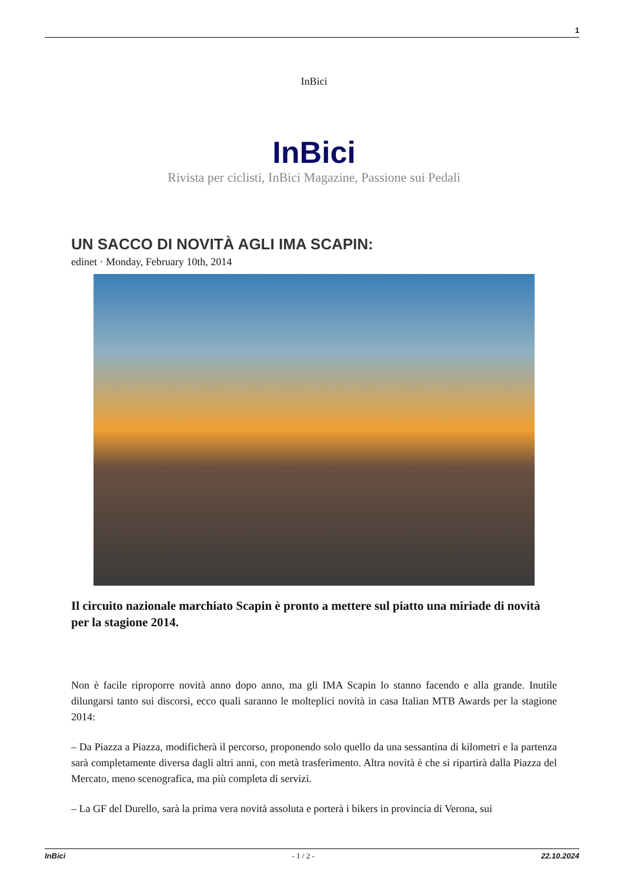1
InBici
InBici
Rivista per ciclisti, InBici Magazine, Passione sui Pedali
UN SACCO DI NOVITÀ AGLI IMA SCAPIN:
edinet · Monday, February 10th, 2014
Il circuito nazionale marchiato Scapin è pronto a mettere sul piatto una miriade di novità per la stagione 2014.
Non è facile riproporre novità anno dopo anno, ma gli IMA Scapin lo stanno facendo e alla grande. Inutile dilungarsi tanto sui discorsi, ecco quali saranno le molteplici novità in casa Italian MTB Awards per la stagione 2014:
– Da Piazza a Piazza, modificherà il percorso, proponendo solo quello da una sessantina di kilometri e la partenza sarà completamente diversa dagli altri anni, con metà trasferimento. Altra novità è che si ripartirà dalla Piazza del Mercato, meno scenografica, ma più completa di servizi.
– La GF del Durello, sarà la prima vera novità assoluta e porterà i bikers in provincia di Verona, sui
InBici - 1 / 2 - 22.10.2024